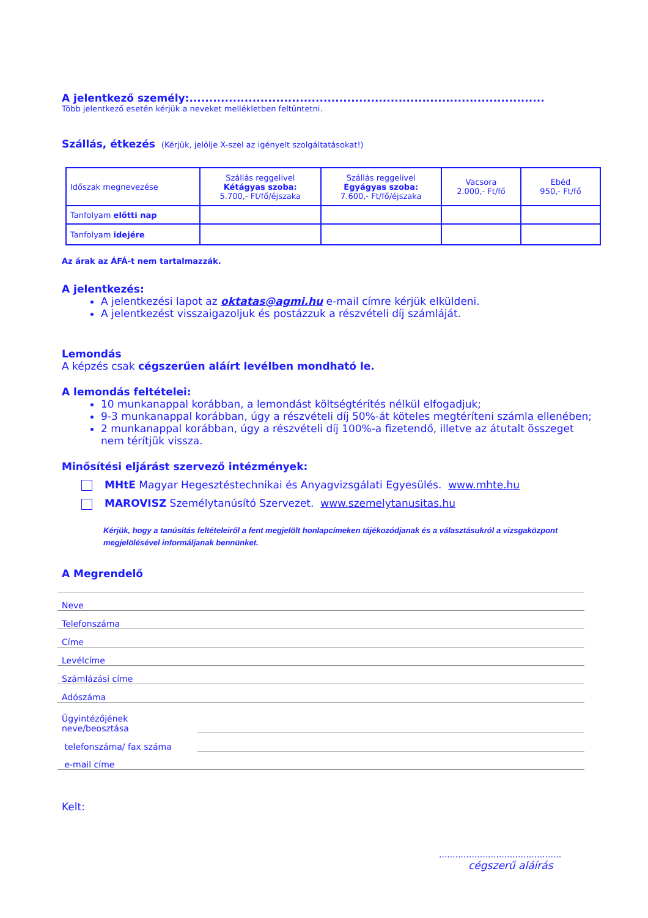A jelentkező személy:..........................................................................................
Több jelentkező esetén kérjük a neveket mellékletben feltüntetni.
Szállás, étkezés (Kérjük, jelölje X-szel az igényelt szolgáltatásokat!)
| Időszak megnevezése | Szállás reggelivel Kétágyas szoba: 5.700,- Ft/fő/éjszaka | Szállás reggelivel Egyágyas szoba: 7.600,- Ft/fő/éjszaka | Vacsora 2.000,- Ft/fő | Ebéd 950,- Ft/fő |
| --- | --- | --- | --- | --- |
| Tanfolyam előtti nap | | | | |
| Tanfolyam idejére | | | | |
Az árak az ÁFÁ-t nem tartalmazzák.
A jelentkezés:
A jelentkezési lapot az oktatas@agmi.hu e-mail címre kérjük elküldeni.
A jelentkezést visszaigazoljuk és postázzuk a részvételi díj számláját.
Lemondás
A képzés csak cégszerűen aláírt levélben mondható le.
A lemondás feltételei:
10 munkanappal korábban, a lemondást költségtérítés nélkül elfogadjuk;
9-3 munkanappal korábban, úgy a részvételi díj 50%-át köteles megtéríteni számla ellenében;
2 munkanappal korábban, úgy a részvételi díj 100%-a fizetendő, illetve az átutalt összeget nem térítjük vissza.
Minősítési eljárást szervező intézmények:
MHtE Magyar Hegesztéstechnikai és Anyagvizsgálati Egyesülés. www.mhte.hu
MAROVISZ Személytanúsító Szervezet. www.szemelytanusitas.hu
Kérjük, hogy a tanúsítás feltételeiről a fent megjelölt honlapcímeken tájékozódjanak és a választásukról a vizsgaközpont megjelölésével informáljanak bennünket.
A Megrendelő
Neve
Telefonszáma
Címe
Levélcíme
Számlázási címe
Adószáma
Ügyintézőjének
neve/beosztása
telefonszáma/ fax száma
e-mail címe
Kelt:
.............................................
cégszerű aláírás